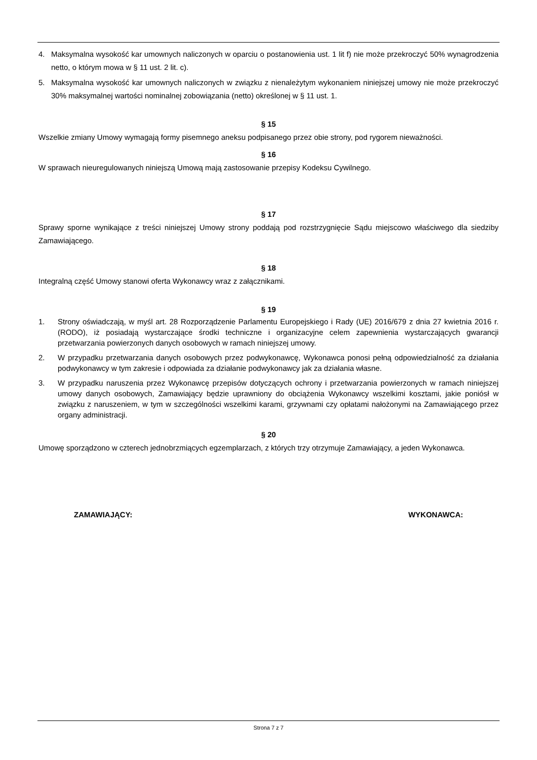4. Maksymalna wysokość kar umownych naliczonych w oparciu o postanowienia ust. 1 lit f) nie może przekroczyć 50% wynagrodzenia netto, o którym mowa w § 11 ust. 2 lit. c).
5. Maksymalna wysokość kar umownych naliczonych w związku z nienależytym wykonaniem niniejszej umowy nie może przekroczyć 30% maksymalnej wartości nominalnej zobowiązania (netto) określonej w § 11 ust. 1.
§ 15
Wszelkie zmiany Umowy wymagają formy pisemnego aneksu podpisanego przez obie strony, pod rygorem nieważności.
§ 16
W sprawach nieuregulowanych niniejszą Umową mają zastosowanie przepisy Kodeksu Cywilnego.
§ 17
Sprawy sporne wynikające z treści niniejszej Umowy strony poddają pod rozstrzygnięcie Sądu miejscowo właściwego dla siedziby Zamawiającego.
§ 18
Integralną część Umowy stanowi oferta Wykonawcy wraz z załącznikami.
§ 19
1. Strony oświadczają, w myśl art. 28 Rozporządzenie Parlamentu Europejskiego i Rady (UE) 2016/679 z dnia 27 kwietnia 2016 r. (RODO), iż posiadają wystarczające środki techniczne i organizacyjne celem zapewnienia wystarczających gwarancji przetwarzania powierzonych danych osobowych w ramach niniejszej umowy.
2. W przypadku przetwarzania danych osobowych przez podwykonawcę, Wykonawca ponosi pełną odpowiedzialność za działania podwykonawcy w tym zakresie i odpowiada za działanie podwykonawcy jak za działania własne.
3. W przypadku naruszenia przez Wykonawcę przepisów dotyczących ochrony i przetwarzania powierzonych w ramach niniejszej umowy danych osobowych, Zamawiający będzie uprawniony do obciążenia Wykonawcy wszelkimi kosztami, jakie poniósł w związku z naruszeniem, w tym w szczególności wszelkimi karami, grzywnami czy opłatami nałożonymi na Zamawiającego przez organy administracji.
§ 20
Umowę sporządzono w czterech jednobrzmiących egzemplarzach, z których trzy otrzymuje Zamawiający, a jeden Wykonawca.
ZAMAWIAJĄCY: WYKONAWCA:
Strona 7 z 7